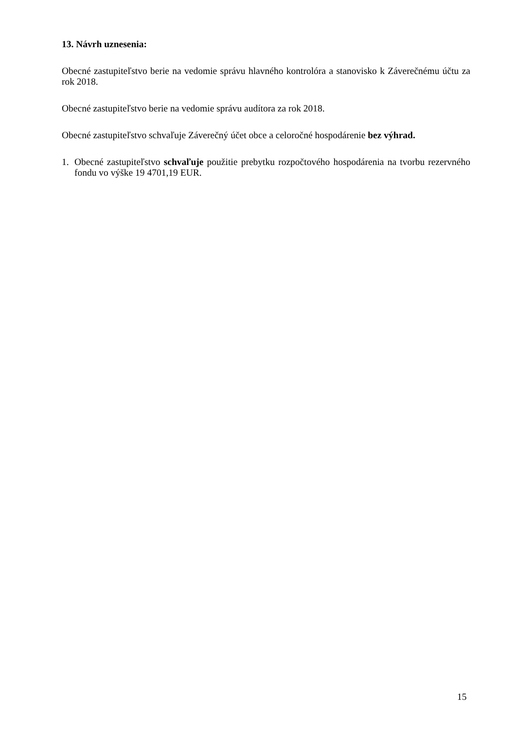13. Návrh uznesenia:
Obecné zastupiteľstvo berie na vedomie správu hlavného kontrolóra a stanovisko k Záverečnému účtu za rok 2018.
Obecné zastupiteľstvo berie na vedomie správu audítora za rok 2018.
Obecné zastupiteľstvo schvaľuje Záverečný účet obce a celoročné hospodárenie bez výhrad.
1. Obecné zastupiteľstvo schvaľuje použitie prebytku rozpočtového hospodárenia na tvorbu rezervného fondu vo výške 19 4701,19 EUR.
15